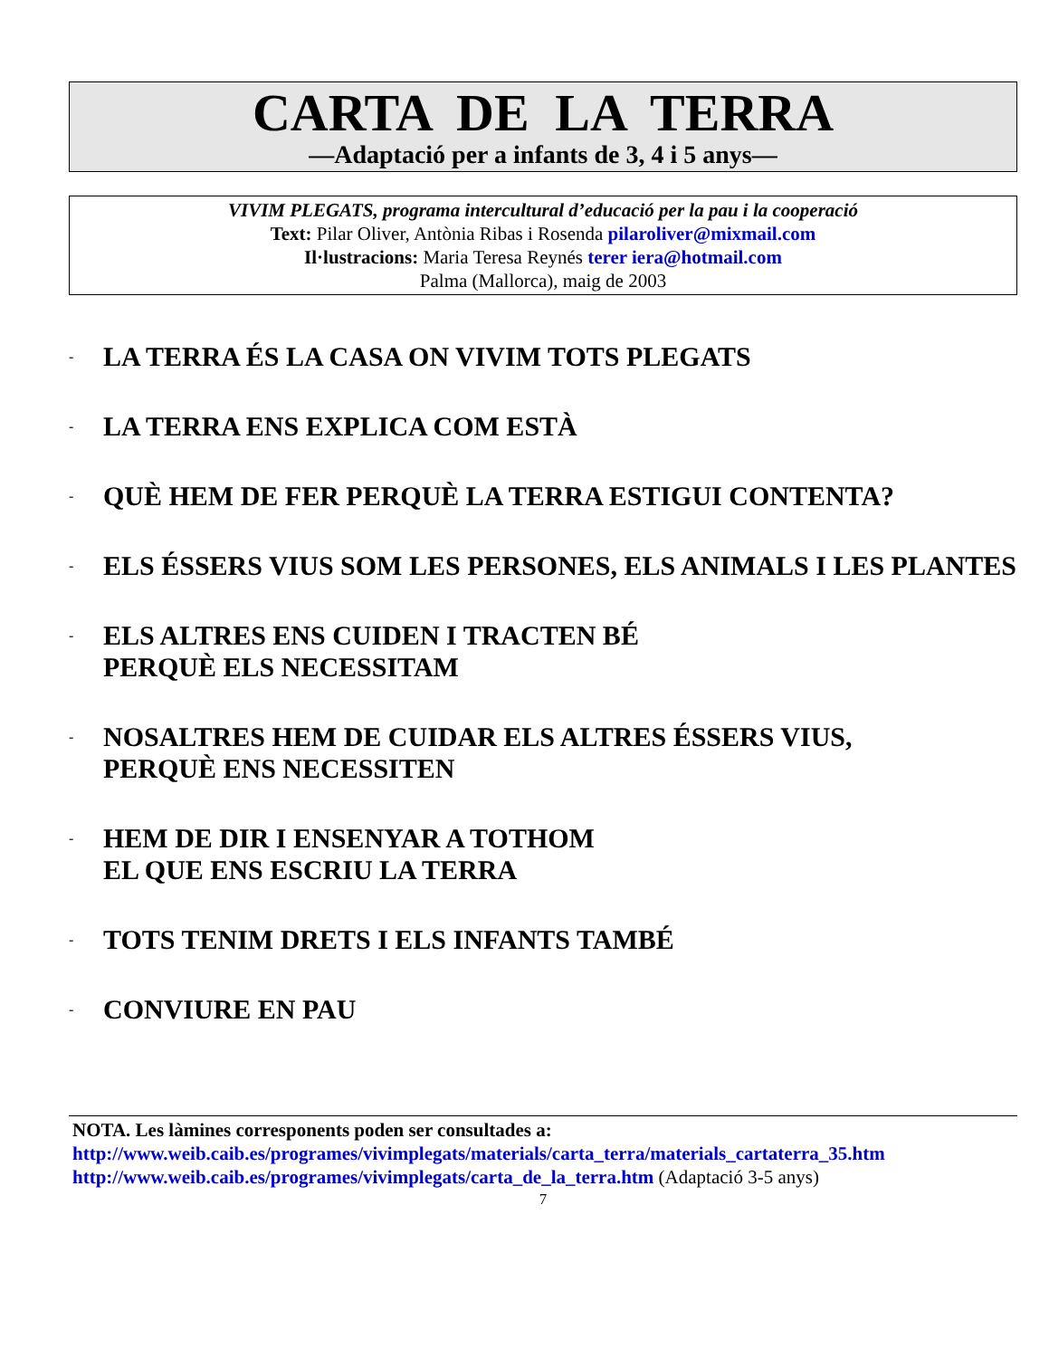CARTA DE LA TERRA
—Adaptació per a infants de 3, 4 i 5 anys—
VIVIM PLEGATS, programa intercultural d’educació per la pau i la cooperació
Text: Pilar Oliver, Antònia Ribas i Rosenda pilaroliver@mixmail.com
Il·lustracions: Maria Teresa Reynés terer iera@hotmail.com
Palma (Mallorca), maig de 2003
- LA TERRA ÉS LA CASA ON VIVIM TOTS PLEGATS
- LA TERRA ENS EXPLICA COM ESTÀ
- QUÈ HEM DE FER PERQUÈ LA TERRA ESTIGUI CONTENTA?
- ELS ÉSSERS VIUS SOM LES PERSONES, ELS ANIMALS I LES PLANTES
- ELS ALTRES ENS CUIDEN I TRACTEN BÉ
PERQUÈ ELS NECESSITAM
- NOSALTRES HEM DE CUIDAR ELS ALTRES ÉSSERS VIUS,
PERQUÈ ENS NECESSITEN
- HEM DE DIR I ENSENYAR A TOTHOM
EL QUE ENS ESCRIU LA TERRA
- TOTS TENIM DRETS I ELS INFANTS TAMBÉ
- CONVIURE EN PAU
NOTA. Les làmines corresponents poden ser consultades a:
http://www.weib.caib.es/programes/vivimplegats/materials/carta_terra/materials_cartaterra_35.htm
http://www.weib.caib.es/programes/vivimplegats/carta_de_la_terra.htm (Adaptació 3-5 anys)
7